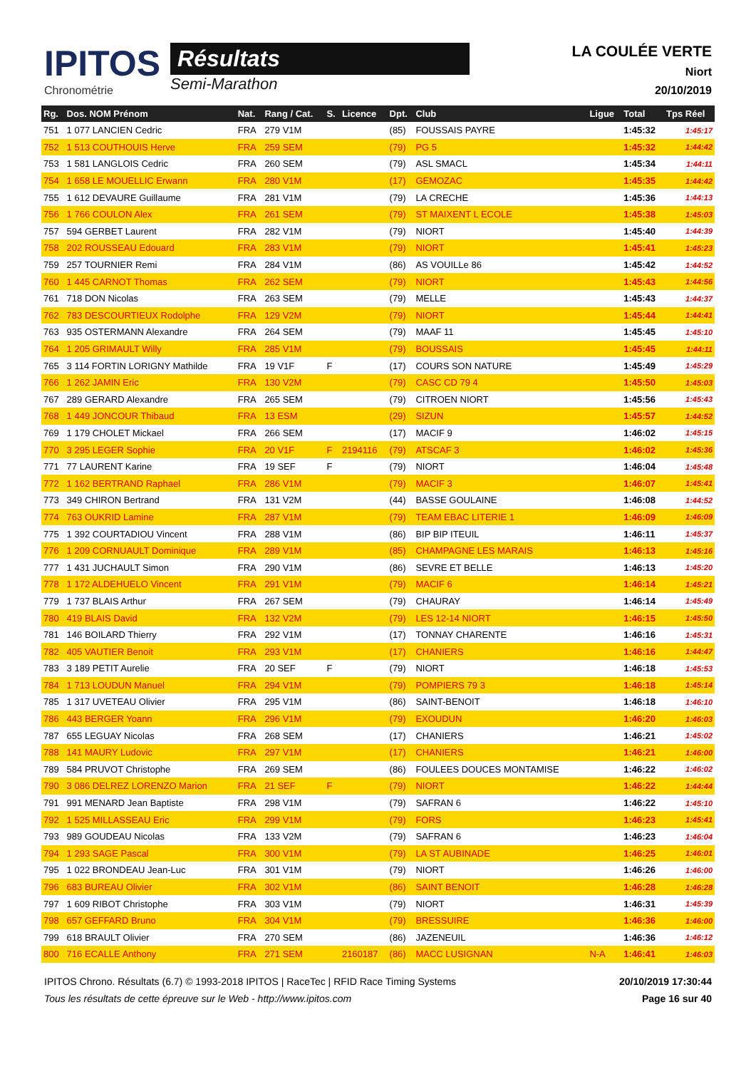IPITOS
Chronométrie
Résultats
Semi-Marathon
LA COULÉE VERTE
Niort
20/10/2019
| Rg. | Dos. NOM Prénom | Nat. | Rang / Cat. | S. | Licence | Dpt. | Club | Ligue | Total | Tps Réel |
| --- | --- | --- | --- | --- | --- | --- | --- | --- | --- | --- |
| 751 | 1 077 LANCIEN Cedric | FRA | 279 V1M | | | (85) | FOUSSAIS PAYRE | | 1:45:32 | 1:45:17 |
| 752 | 1 513 COUTHOUIS Herve | FRA | 259 SEM | | | (79) | PG 5 | | 1:45:32 | 1:44:42 |
| 753 | 1 581 LANGLOIS Cedric | FRA | 260 SEM | | | (79) | ASL SMACL | | 1:45:34 | 1:44:11 |
| 754 | 1 658 LE MOUELLIC Erwann | FRA | 280 V1M | | | (17) | GEMOZAC | | 1:45:35 | 1:44:42 |
| 755 | 1 612 DEVAURE Guillaume | FRA | 281 V1M | | | (79) | LA CRECHE | | 1:45:36 | 1:44:13 |
| 756 | 1 766 COULON Alex | FRA | 261 SEM | | | (79) | ST MAIXENT L ECOLE | | 1:45:38 | 1:45:03 |
| 757 | 594 GERBET Laurent | FRA | 282 V1M | | | (79) | NIORT | | 1:45:40 | 1:44:39 |
| 758 | 202 ROUSSEAU Edouard | FRA | 283 V1M | | | (79) | NIORT | | 1:45:41 | 1:45:23 |
| 759 | 257 TOURNIER Remi | FRA | 284 V1M | | | (86) | AS VOUILLe 86 | | 1:45:42 | 1:44:52 |
| 760 | 1 445 CARNOT Thomas | FRA | 262 SEM | | | (79) | NIORT | | 1:45:43 | 1:44:56 |
| 761 | 718 DON Nicolas | FRA | 263 SEM | | | (79) | MELLE | | 1:45:43 | 1:44:37 |
| 762 | 783 DESCOURTIEUX Rodolphe | FRA | 129 V2M | | | (79) | NIORT | | 1:45:44 | 1:44:41 |
| 763 | 935 OSTERMANN Alexandre | FRA | 264 SEM | | | (79) | MAAF 11 | | 1:45:45 | 1:45:10 |
| 764 | 1 205 GRIMAULT Willy | FRA | 285 V1M | | | (79) | BOUSSAIS | | 1:45:45 | 1:44:11 |
| 765 | 3 114 FORTIN LORIGNY Mathilde | FRA | 19 V1F | F | | (17) | COURS SON NATURE | | 1:45:49 | 1:45:29 |
| 766 | 1 262 JAMIN Eric | FRA | 130 V2M | | | (79) | CASC CD 79 4 | | 1:45:50 | 1:45:03 |
| 767 | 289 GERARD Alexandre | FRA | 265 SEM | | | (79) | CITROEN NIORT | | 1:45:56 | 1:45:43 |
| 768 | 1 449 JONCOUR Thibaud | FRA | 13 ESM | | | (29) | SIZUN | | 1:45:57 | 1:44:52 |
| 769 | 1 179 CHOLET Mickael | FRA | 266 SEM | | | (17) | MACIF 9 | | 1:46:02 | 1:45:15 |
| 770 | 3 295 LEGER Sophie | FRA | 20 V1F | F | 2194116 | (79) | ATSCAF 3 | | 1:46:02 | 1:45:36 |
| 771 | 77 LAURENT Karine | FRA | 19 SEF | F | | (79) | NIORT | | 1:46:04 | 1:45:48 |
| 772 | 1 162 BERTRAND Raphael | FRA | 286 V1M | | | (79) | MACIF 3 | | 1:46:07 | 1:45:41 |
| 773 | 349 CHIRON Bertrand | FRA | 131 V2M | | | (44) | BASSE GOULAINE | | 1:46:08 | 1:44:52 |
| 774 | 763 OUKRID Lamine | FRA | 287 V1M | | | (79) | TEAM EBAC LITERIE 1 | | 1:46:09 | 1:46:09 |
| 775 | 1 392 COURTADIOU Vincent | FRA | 288 V1M | | | (86) | BIP BIP ITEUIL | | 1:46:11 | 1:45:37 |
| 776 | 1 209 CORNUAULT Dominique | FRA | 289 V1M | | | (85) | CHAMPAGNE LES MARAIS | | 1:46:13 | 1:45:16 |
| 777 | 1 431 JUCHAULT Simon | FRA | 290 V1M | | | (86) | SEVRE ET BELLE | | 1:46:13 | 1:45:20 |
| 778 | 1 172 ALDEHUELO Vincent | FRA | 291 V1M | | | (79) | MACIF 6 | | 1:46:14 | 1:45:21 |
| 779 | 1 737 BLAIS Arthur | FRA | 267 SEM | | | (79) | CHAURAY | | 1:46:14 | 1:45:49 |
| 780 | 419 BLAIS David | FRA | 132 V2M | | | (79) | LES 12-14 NIORT | | 1:46:15 | 1:45:50 |
| 781 | 146 BOILARD Thierry | FRA | 292 V1M | | | (17) | TONNAY CHARENTE | | 1:46:16 | 1:45:31 |
| 782 | 405 VAUTIER Benoit | FRA | 293 V1M | | | (17) | CHANIERS | | 1:46:16 | 1:44:47 |
| 783 | 3 189 PETIT Aurelie | FRA | 20 SEF | F | | (79) | NIORT | | 1:46:18 | 1:45:53 |
| 784 | 1 713 LOUDUN Manuel | FRA | 294 V1M | | | (79) | POMPIERS 79 3 | | 1:46:18 | 1:45:14 |
| 785 | 1 317 UVETEAU Olivier | FRA | 295 V1M | | | (86) | SAINT-BENOIT | | 1:46:18 | 1:46:10 |
| 786 | 443 BERGER Yoann | FRA | 296 V1M | | | (79) | EXOUDUN | | 1:46:20 | 1:46:03 |
| 787 | 655 LEGUAY Nicolas | FRA | 268 SEM | | | (17) | CHANIERS | | 1:46:21 | 1:45:02 |
| 788 | 141 MAURY Ludovic | FRA | 297 V1M | | | (17) | CHANIERS | | 1:46:21 | 1:46:00 |
| 789 | 584 PRUVOT Christophe | FRA | 269 SEM | | | (86) | FOULEES DOUCES MONTAMISE | | 1:46:22 | 1:46:02 |
| 790 | 3 086 DELREZ LORENZO Marion | FRA | 21 SEF | F | | (79) | NIORT | | 1:46:22 | 1:44:44 |
| 791 | 991 MENARD Jean Baptiste | FRA | 298 V1M | | | (79) | SAFRAN 6 | | 1:46:22 | 1:45:10 |
| 792 | 1 525 MILLASSEAU Eric | FRA | 299 V1M | | | (79) | FORS | | 1:46:23 | 1:45:41 |
| 793 | 989 GOUDEAU Nicolas | FRA | 133 V2M | | | (79) | SAFRAN 6 | | 1:46:23 | 1:46:04 |
| 794 | 1 293 SAGE Pascal | FRA | 300 V1M | | | (79) | LA ST AUBINADE | | 1:46:25 | 1:46:01 |
| 795 | 1 022 BRONDEAU Jean-Luc | FRA | 301 V1M | | | (79) | NIORT | | 1:46:26 | 1:46:00 |
| 796 | 683 BUREAU Olivier | FRA | 302 V1M | | | (86) | SAINT BENOIT | | 1:46:28 | 1:46:28 |
| 797 | 1 609 RIBOT Christophe | FRA | 303 V1M | | | (79) | NIORT | | 1:46:31 | 1:45:39 |
| 798 | 657 GEFFARD Bruno | FRA | 304 V1M | | | (79) | BRESSUIRE | | 1:46:36 | 1:46:00 |
| 799 | 618 BRAULT Olivier | FRA | 270 SEM | | | (86) | JAZENEUIL | | 1:46:36 | 1:46:12 |
| 800 | 716 ECALLE Anthony | FRA | 271 SEM | | 2160187 | (86) | MACC LUSIGNAN | N-A | 1:46:41 | 1:46:03 |
IPITOS Chrono. Résultats (6.7) © 1993-2018 IPITOS | RaceTec | RFID Race Timing Systems
Tous les résultats de cette épreuve sur le Web - http://www.ipitos.com
20/10/2019 17:30:44
Page 16 sur 40